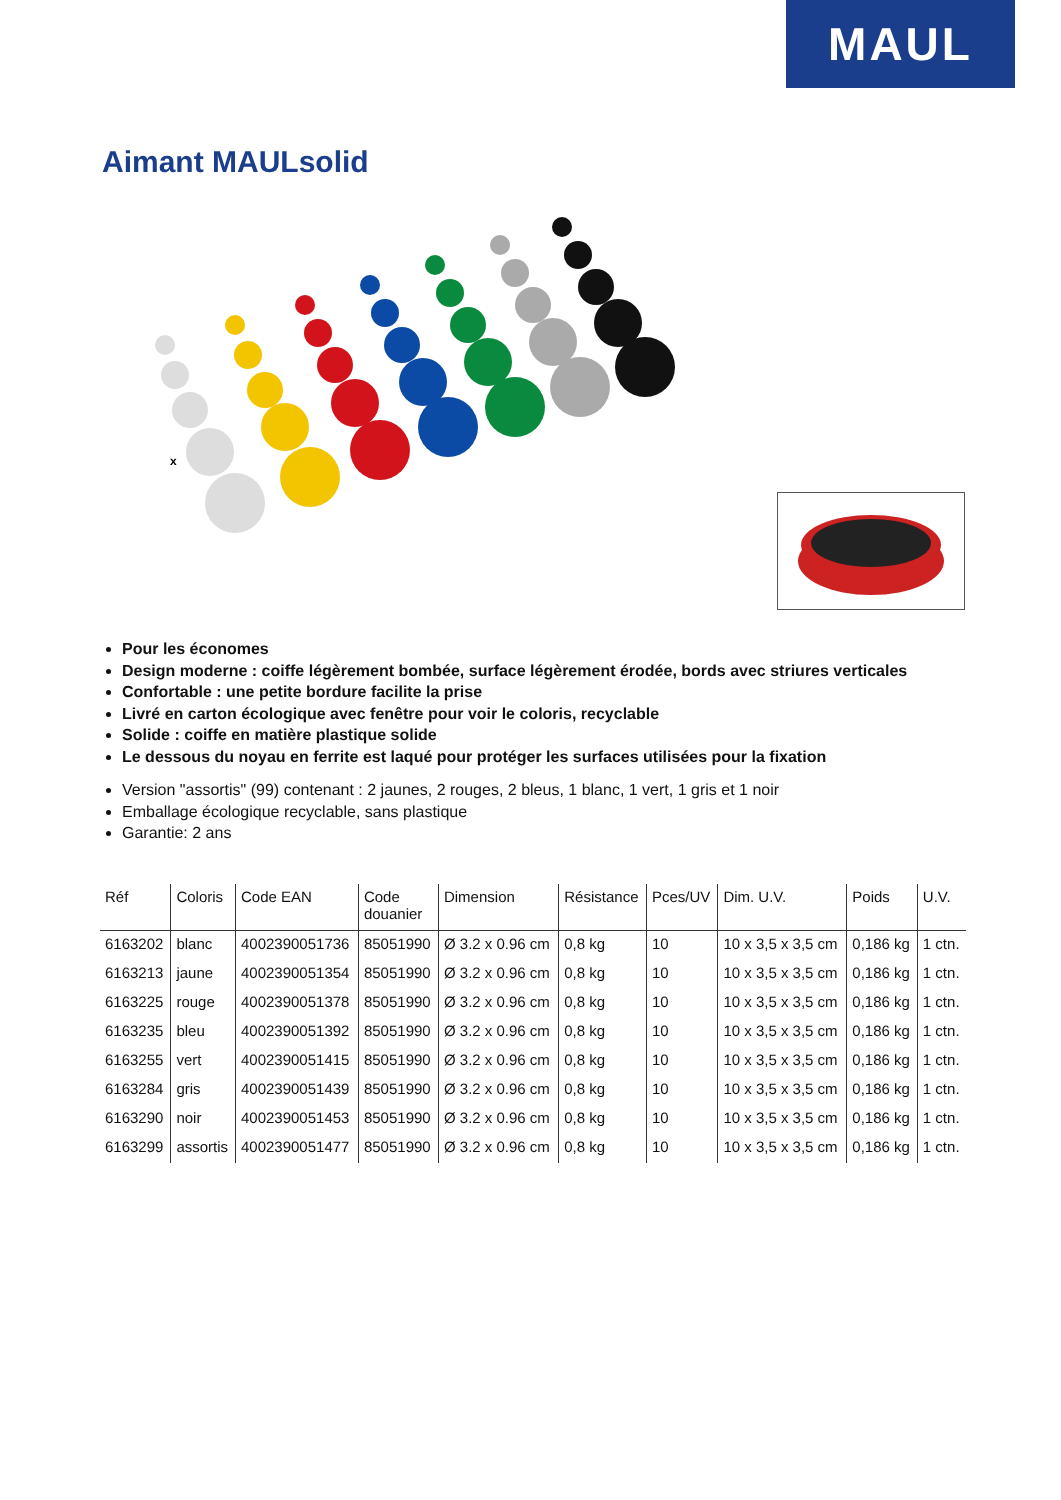MAUL
Aimant MAULsolid
x
Pour les économes
Design moderne : coiffe légèrement bombée, surface légèrement érodée, bords avec striures verticales
Confortable : une petite bordure facilite la prise
Livré en carton écologique avec fenêtre pour voir le coloris, recyclable
Solide : coiffe en matière plastique solide
Le dessous du noyau en ferrite est laqué pour protéger les surfaces utilisées pour la fixation
Version "assortis" (99) contenant : 2 jaunes, 2 rouges, 2 bleus, 1 blanc, 1 vert, 1 gris et 1 noir
Emballage écologique recyclable, sans plastique
Garantie: 2 ans
| Réf | Coloris | Code EAN | Code douanier | Dimension | Résistance | Pces/UV | Dim. U.V. | Poids | U.V. |
| --- | --- | --- | --- | --- | --- | --- | --- | --- | --- |
| 6163202 | blanc | 4002390051736 | 85051990 | Ø 3.2 x 0.96 cm | 0,8 kg | 10 | 10 x 3,5 x 3,5 cm | 0,186 kg | 1 ctn. |
| 6163213 | jaune | 4002390051354 | 85051990 | Ø 3.2 x 0.96 cm | 0,8 kg | 10 | 10 x 3,5 x 3,5 cm | 0,186 kg | 1 ctn. |
| 6163225 | rouge | 4002390051378 | 85051990 | Ø 3.2 x 0.96 cm | 0,8 kg | 10 | 10 x 3,5 x 3,5 cm | 0,186 kg | 1 ctn. |
| 6163235 | bleu | 4002390051392 | 85051990 | Ø 3.2 x 0.96 cm | 0,8 kg | 10 | 10 x 3,5 x 3,5 cm | 0,186 kg | 1 ctn. |
| 6163255 | vert | 4002390051415 | 85051990 | Ø 3.2 x 0.96 cm | 0,8 kg | 10 | 10 x 3,5 x 3,5 cm | 0,186 kg | 1 ctn. |
| 6163284 | gris | 4002390051439 | 85051990 | Ø 3.2 x 0.96 cm | 0,8 kg | 10 | 10 x 3,5 x 3,5 cm | 0,186 kg | 1 ctn. |
| 6163290 | noir | 4002390051453 | 85051990 | Ø 3.2 x 0.96 cm | 0,8 kg | 10 | 10 x 3,5 x 3,5 cm | 0,186 kg | 1 ctn. |
| 6163299 | assortis | 4002390051477 | 85051990 | Ø 3.2 x 0.96 cm | 0,8 kg | 10 | 10 x 3,5 x 3,5 cm | 0,186 kg | 1 ctn. |